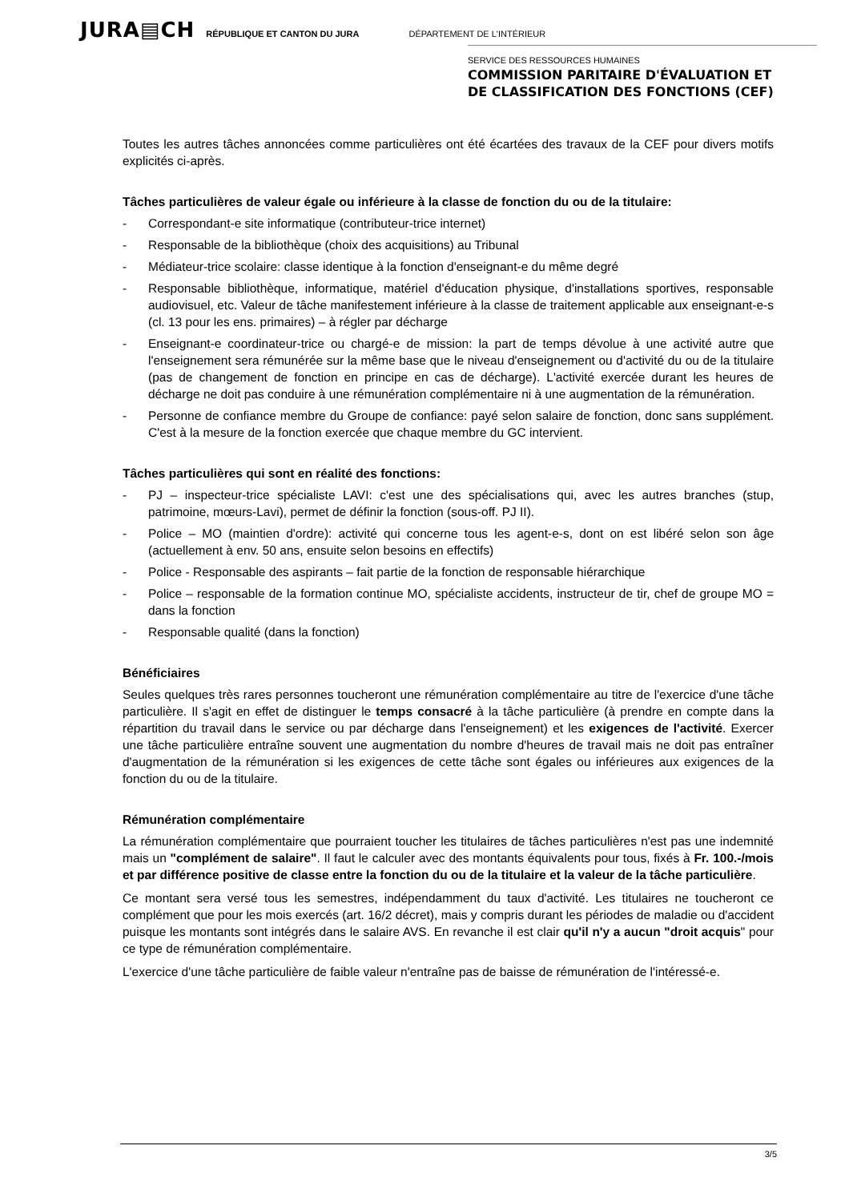JURA▤CH RÉPUBLIQUE ET CANTON DU JURA DÉPARTEMENT DE L'INTÉRIEUR
SERVICE DES RESSOURCES HUMAINES
COMMISSION PARITAIRE D'ÉVALUATION ET
DE CLASSIFICATION DES FONCTIONS (CEF)
Toutes les autres tâches annoncées comme particulières ont été écartées des travaux de la CEF pour divers motifs explicités ci-après.
Tâches particulières de valeur égale ou inférieure à la classe de fonction du ou de la titulaire:
- Correspondant-e site informatique (contributeur-trice internet)
- Responsable de la bibliothèque (choix des acquisitions) au Tribunal
- Médiateur-trice scolaire: classe identique à la fonction d'enseignant-e du même degré
- Responsable bibliothèque, informatique, matériel d'éducation physique, d'installations sportives, responsable audiovisuel, etc. Valeur de tâche manifestement inférieure à la classe de traitement applicable aux enseignant-e-s (cl. 13 pour les ens. primaires) – à régler par décharge
- Enseignant-e coordinateur-trice ou chargé-e de mission: la part de temps dévolue à une activité autre que l'enseignement sera rémunérée sur la même base que le niveau d'enseignement ou d'activité du ou de la titulaire (pas de changement de fonction en principe en cas de décharge). L'activité exercée durant les heures de décharge ne doit pas conduire à une rémunération complémentaire ni à une augmentation de la rémunération.
- Personne de confiance membre du Groupe de confiance: payé selon salaire de fonction, donc sans supplément. C'est à la mesure de la fonction exercée que chaque membre du GC intervient.
Tâches particulières qui sont en réalité des fonctions:
- PJ – inspecteur-trice spécialiste LAVI: c'est une des spécialisations qui, avec les autres branches (stup, patrimoine, mœurs-Lavi), permet de définir la fonction (sous-off. PJ II).
- Police – MO (maintien d'ordre): activité qui concerne tous les agent-e-s, dont on est libéré selon son âge (actuellement à env. 50 ans, ensuite selon besoins en effectifs)
- Police - Responsable des aspirants – fait partie de la fonction de responsable hiérarchique
- Police – responsable de la formation continue MO, spécialiste accidents, instructeur de tir, chef de groupe MO = dans la fonction
- Responsable qualité (dans la fonction)
Bénéficiaires
Seules quelques très rares personnes toucheront une rémunération complémentaire au titre de l'exercice d'une tâche particulière. Il s'agit en effet de distinguer le temps consacré à la tâche particulière (à prendre en compte dans la répartition du travail dans le service ou par décharge dans l'enseignement) et les exigences de l'activité. Exercer une tâche particulière entraîne souvent une augmentation du nombre d'heures de travail mais ne doit pas entraîner d'augmentation de la rémunération si les exigences de cette tâche sont égales ou inférieures aux exigences de la fonction du ou de la titulaire.
Rémunération complémentaire
La rémunération complémentaire que pourraient toucher les titulaires de tâches particulières n'est pas une indemnité mais un "complément de salaire". Il faut le calculer avec des montants équivalents pour tous, fixés à Fr. 100.-/mois et par différence positive de classe entre la fonction du ou de la titulaire et la valeur de la tâche particulière.
Ce montant sera versé tous les semestres, indépendamment du taux d'activité. Les titulaires ne toucheront ce complément que pour les mois exercés (art. 16/2 décret), mais y compris durant les périodes de maladie ou d'accident puisque les montants sont intégrés dans le salaire AVS. En revanche il est clair qu'il n'y a aucun "droit acquis" pour ce type de rémunération complémentaire.
L'exercice d'une tâche particulière de faible valeur n'entraîne pas de baisse de rémunération de l'intéressé-e.
3/5